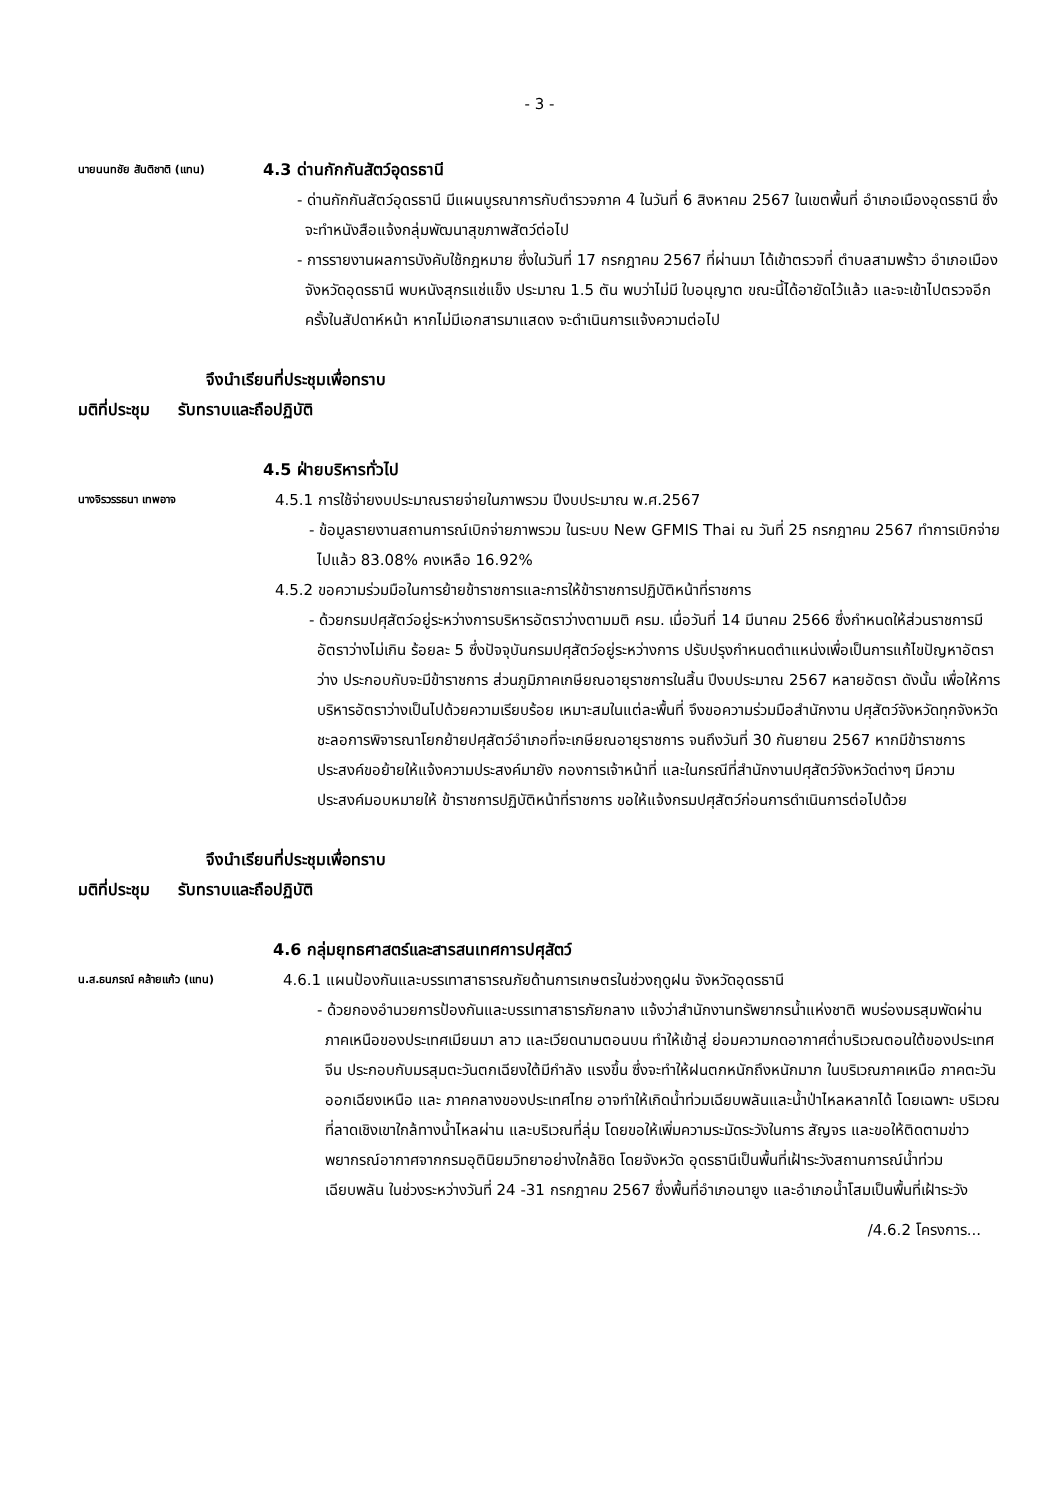- 3 -
นายนนทชัย สันติชาติ (แทน)
4.3 ด่านกักกันสัตว์อุดรธานี
- ด่านกักกันสัตว์อุดรธานี มีแผนบูรณาการกับตำรวจภาค 4 ในวันที่ 6 สิงหาคม 2567 ในเขตพื้นที่ อำเภอเมืองอุดรธานี ซึ่งจะทำหนังสือแจ้งกลุ่มพัฒนาสุขภาพสัตว์ต่อไป
- การรายงานผลการบังคับใช้กฎหมาย ซึ่งในวันที่ 17 กรกฎาคม 2567 ที่ผ่านมา ได้เข้าตรวจที่ ตำบลสามพร้าว อำเภอเมือง จังหวัดอุดรธานี พบหนังสุกรแช่แข็ง ประมาณ 1.5 ตัน พบว่าไม่มี ใบอนุญาต ขณะนี้ได้อายัดไว้แล้ว และจะเข้าไปตรวจอีกครั้งในสัปดาห์หน้า หากไม่มีเอกสารมาแสดง จะดำเนินการแจ้งความต่อไป
จึงนำเรียนที่ประชุมเพื่อทราบ
มติที่ประชุม รับทราบและถือปฏิบัติ
4.5 ฝ่ายบริหารทั่วไป
นางจิรวรรธนา เทพอาจ
4.5.1 การใช้จ่ายงบประมาณรายจ่ายในภาพรวม ปีงบประมาณ พ.ศ.2567
- ข้อมูลรายงานสถานการณ์เบิกจ่ายภาพรวม ในระบบ New GFMIS Thai ณ วันที่ 25 กรกฎาคม 2567 ทำการเบิกจ่ายไปแล้ว 83.08% คงเหลือ 16.92%
4.5.2 ขอความร่วมมือในการย้ายข้าราชการและการให้ข้าราชการปฏิบัติหน้าที่ราชการ
- ด้วยกรมปศุสัตว์อยู่ระหว่างการบริหารอัตราว่างตามมติ ครม. เมื่อวันที่ 14 มีนาคม 2566 ซึ่งกำหนดให้ส่วนราชการมีอัตราว่างไม่เกิน ร้อยละ 5 ซึ่งปัจจุบันกรมปศุสัตว์อยู่ระหว่างการ ปรับปรุงกำหนดตำแหน่งเพื่อเป็นการแก้ไขปัญหาอัตราว่าง ประกอบกับจะมีข้าราชการ ส่วนภูมิภาคเกษียณอายุราชการในสิ้น ปีงบประมาณ 2567 หลายอัตรา ดังนั้น เพื่อให้การ บริหารอัตราว่างเป็นไปด้วยความเรียบร้อย เหมาะสมในแต่ละพื้นที่ จึงขอความร่วมมือสำนักงาน ปศุสัตว์จังหวัดทุกจังหวัดชะลอการพิจารณาโยกย้ายปศุสัตว์อำเภอที่จะเกษียณอายุราชการ จนถึงวันที่ 30 กันยายน 2567 หากมีข้าราชการประสงค์ขอย้ายให้แจ้งความประสงค์มายัง กองการเจ้าหน้าที่ และในกรณีที่สำนักงานปศุสัตว์จังหวัดต่างๆ มีความประสงค์มอบหมายให้ ข้าราชการปฏิบัติหน้าที่ราชการ ขอให้แจ้งกรมปศุสัตว์ก่อนการดำเนินการต่อไปด้วย
จึงนำเรียนที่ประชุมเพื่อทราบ
มติที่ประชุม รับทราบและถือปฏิบัติ
4.6 กลุ่มยุทธศาสตร์และสารสนเทศการปศุสัตว์
น.ส.ธนภรณ์ คล้ายแก้ว (แทน)
4.6.1 แผนป้องกันและบรรเทาสาธารณภัยด้านการเกษตรในช่วงฤดูฝน จังหวัดอุดรธานี
- ด้วยกองอำนวยการป้องกันและบรรเทาสาธารภัยกลาง แจ้งว่าสำนักงานทรัพยากรน้ำแห่งชาติ พบร่องมรสุมพัดผ่านภาคเหนือของประเทศเมียนมา ลาว และเวียดนามตอนบน ทำให้เข้าสู่ ย่อมความกดอากาศต่ำบริเวณตอนใต้ของประเทศจีน ประกอบกับมรสุมตะวันตกเฉียงใต้มีกำลัง แรงขึ้น ซึ่งจะทำให้ฝนตกหนักถึงหนักมาก ในบริเวณภาคเหนือ ภาคตะวันออกเฉียงเหนือ และ ภาคกลางของประเทศไทย อาจทำให้เกิดน้ำท่วมเฉียบพลันและน้ำป่าไหลหลากได้ โดยเฉพาะ บริเวณที่ลาดเชิงเขาใกล้ทางน้ำไหลผ่าน และบริเวณที่ลุ่ม โดยขอให้เพิ่มความระมัดระวังในการ สัญจร และขอให้ติดตามข่าวพยากรณ์อากาศจากกรมอุตินิยมวิทยาอย่างใกล้ชิด โดยจังหวัด อุดรธานีเป็นพื้นที่เฝ้าระวังสถานการณ์น้ำท่วมเฉียบพลัน ในช่วงระหว่างวันที่ 24 -31 กรกฎาคม 2567 ซึ่งพื้นที่อำเภอนายูง และอำเภอน้ำโสมเป็นพื้นที่เฝ้าระวัง
/4.6.2 โครงการ...